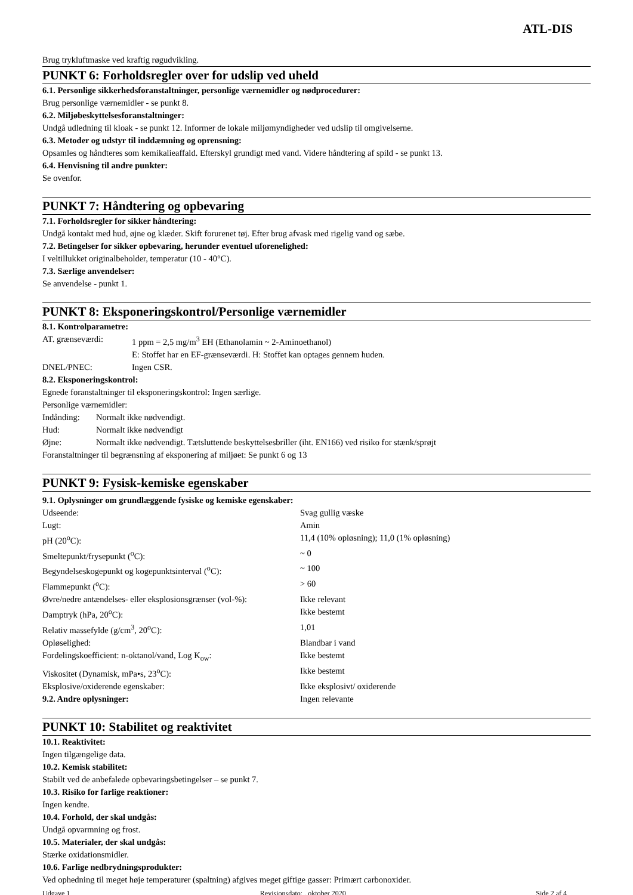ATL-DIS
Brug trykluftmaske ved kraftig røgudvikling.
PUNKT 6: Forholdsregler over for udslip ved uheld
6.1. Personlige sikkerhedsforanstaltninger, personlige værnemidler og nødprocedurer:
Brug personlige værnemidler - se punkt 8.
6.2. Miljøbeskyttelsesforanstaltninger:
Undgå udledning til kloak - se punkt 12. Informer de lokale miljømyndigheder ved udslip til omgivelserne.
6.3. Metoder og udstyr til inddæmning og oprensning:
Opsamles og håndteres som kemikalieaffald. Efterskyl grundigt med vand. Videre håndtering af spild - se punkt 13.
6.4. Henvisning til andre punkter:
Se ovenfor.
PUNKT 7: Håndtering og opbevaring
7.1. Forholdsregler for sikker håndtering:
Undgå kontakt med hud, øjne og klæder. Skift forurenet tøj. Efter brug afvask med rigelig vand og sæbe.
7.2. Betingelser for sikker opbevaring, herunder eventuel uforenelighed:
I veltillukket originalbeholder, temperatur (10 - 40°C).
7.3. Særlige anvendelser:
Se anvendelse - punkt 1.
PUNKT 8: Eksponeringskontrol/Personlige værnemidler
8.1. Kontrolparametre:
| AT. grænseværdi: | 1 ppm = 2,5 mg/m<sup>3</sup> EH (Ethanolamin ~ 2-Aminoethanol) E: Stoffet har en EF-grænseværdi. H: Stoffet kan optages gennem huden. |
| DNEL/PNEC: | Ingen CSR. |
8.2. Eksponeringskontrol:
Egnede foranstaltninger til eksponeringskontrol: Ingen særlige.
Personlige værnemidler:
| Indånding: | Normalt ikke nødvendigt. |
| Hud: | Normalt ikke nødvendigt |
| Øjne: | Normalt ikke nødvendigt. Tætsluttende beskyttelsesbriller (iht. EN166) ved risiko for stænk/sprøjt |
Foranstaltninger til begrænsning af eksponering af miljøet: Se punkt 6 og 13
PUNKT 9: Fysisk-kemiske egenskaber
9.1. Oplysninger om grundlæggende fysiske og kemiske egenskaber:
| Udseende: | Svag gullig væske |
| Lugt: | Amin |
| pH (20<sup>o</sup>C): | 11,4 (10% opløsning); 11,0 (1% opløsning) |
| Smeltepunkt/frysepunkt (<sup>o</sup>C): | ~ 0 |
| Begyndelseskogepunkt og kogepunktsinterval (<sup>o</sup>C): | ~ 100 |
| Flammepunkt (<sup>o</sup>C): | > 60 |
| Øvre/nedre antændelses- eller eksplosionsgrænser (vol-%): | Ikke relevant |
| Damptryk (hPa, 20<sup>o</sup>C): | Ikke bestemt |
| Relativ massefylde (g/cm<sup>3</sup>, 20<sup>o</sup>C): | 1,01 |
| Opløselighed: | Blandbar i vand |
| Fordelingskoefficient: n-oktanol/vand, Log K<sub>ow</sub>: | Ikke bestemt |
| Viskositet (Dynamisk, mPa•s, 23<sup>o</sup>C): | Ikke bestemt |
| Eksplosive/oxiderende egenskaber: | Ikke eksplosivt/ oxiderende |
| 9.2. Andre oplysninger: | Ingen relevante |
PUNKT 10: Stabilitet og reaktivitet
10.1. Reaktivitet:
Ingen tilgængelige data.
10.2. Kemisk stabilitet:
Stabilt ved de anbefalede opbevaringsbetingelser – se punkt 7.
10.3. Risiko for farlige reaktioner:
Ingen kendte.
10.4. Forhold, der skal undgås:
Undgå opvarmning og frost.
10.5. Materialer, der skal undgås:
Stærke oxidationsmidler.
10.6. Farlige nedbrydningsprodukter:
Ved ophedning til meget høje temperaturer (spaltning) afgives meget giftige gasser: Primært carbonoxider.
Udgave 1 Revisionsdato: . oktober 2020 Side 2 af 4